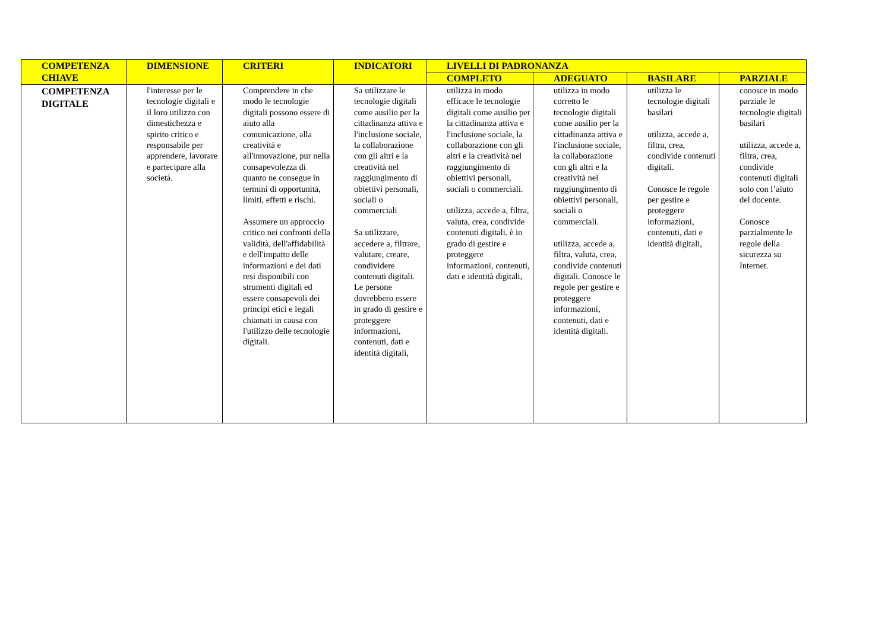| COMPETENZA CHIAVE | DIMENSIONE | CRITERI | INDICATORI | LIVELLI DI PADRONANZA | | | |
| --- | --- | --- | --- | --- | --- | --- | --- |
| | | | | COMPLETO | ADEGUATO | BASILARE | PARZIALE |
| COMPETENZA DIGITALE | l'interesse per le tecnologie digitali e il loro utilizzo con dimestichezza e spirito critico e responsabile per apprendere, lavorare e partecipare alla società. | Comprendere in che modo le tecnologie digitali possono essere di aiuto alla comunicazione, alla creatività e all'innovazione, pur nella consapevolezza di quanto ne consegue in termini di opportunità, limiti, effetti e rischi. Assumere un approccio critico nei confronti della validità, dell'affidabilità e dell'impatto delle informazioni e dei dati resi disponibili con strumenti digitali ed essere consapevoli dei principi etici e legali chiamati in causa con l'utilizzo delle tecnologie digitali. | Sa utilizzare le tecnologie digitali come ausilio per la cittadinanza attiva e l'inclusione sociale, la collaborazione con gli altri e la creatività nel raggiungimento di obiettivi personali, sociali o commerciali Sa utilizzare, accedere a, filtrare, valutare, creare, condividere contenuti digitali. Le persone dovrebbero essere in grado di gestire e proteggere informazioni, contenuti, dati e identità digitali, | utilizza in modo efficace le tecnologie digitali come ausilio per la cittadinanza attiva e l'inclusione sociale, la collaborazione con gli altri e la creatività nel raggiungimento di obiettivi personali, sociali o commerciali. utilizza, accede a, filtra, valuta, crea, condivide contenuti digitali. è in grado di gestire e proteggere informazioni, contenuti, dati e identità digitali, | utilizza in modo corretto le tecnologie digitali come ausilio per la cittadinanza attiva e l'inclusione sociale, la collaborazione con gli altri e la creatività nel raggiungimento di obiettivi personali, sociali o commerciali. utilizza, accede a, filtra, valuta, crea, condivide contenuti digitali. Conosce le regole per gestire e proteggere informazioni, contenuti, dati e identità digitali. | utilizza le tecnologie digitali basilari utilizza, accede a, filtra, crea, condivide contenuti digitali. Conosce le regole per gestire e proteggere informazioni, contenuti, dati e identità digitali, | conosce in modo parziale le tecnologie digitali basilari utilizza, accede a, filtra, crea, condivide contenuti digitali solo con l’aiuto del docente. Conosce parzialmente le regole della sicurezza su Internet. |